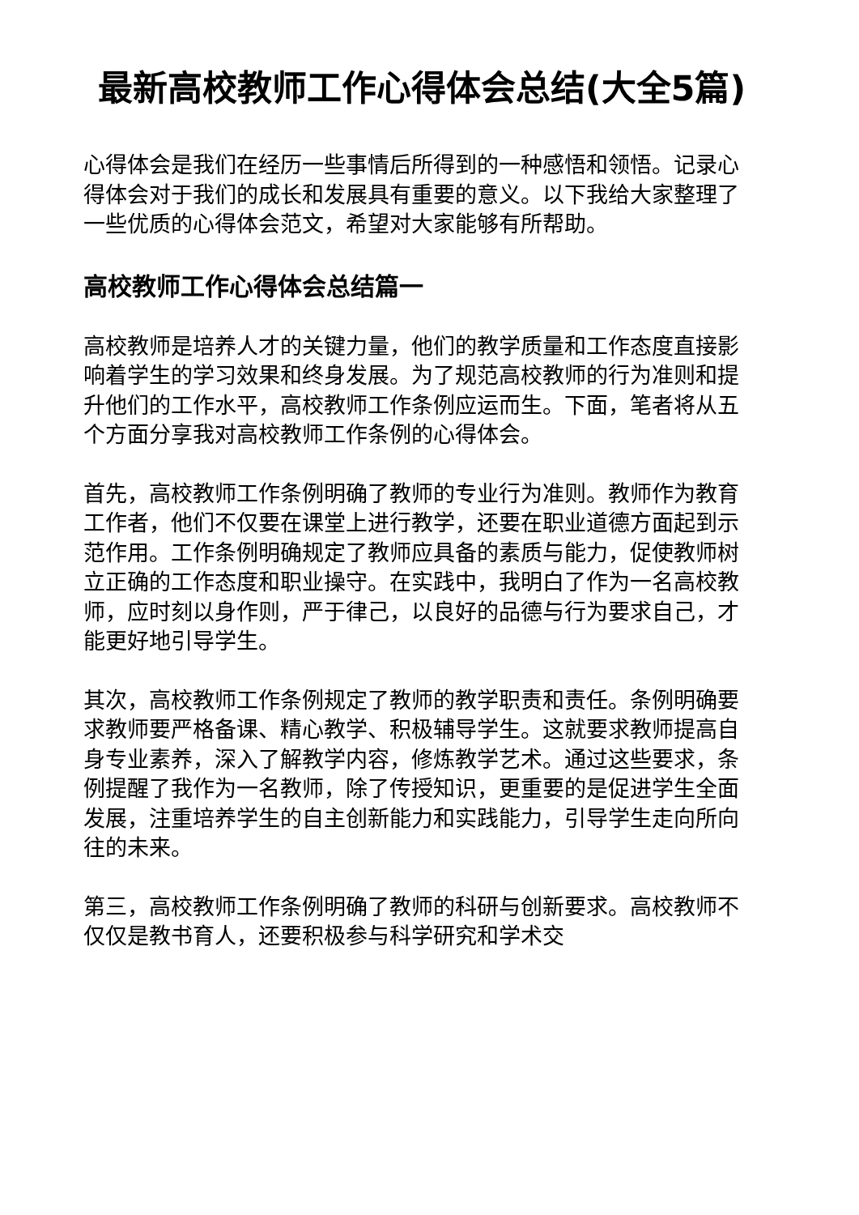最新高校教师工作心得体会总结(大全5篇)
心得体会是我们在经历一些事情后所得到的一种感悟和领悟。记录心得体会对于我们的成长和发展具有重要的意义。以下我给大家整理了一些优质的心得体会范文，希望对大家能够有所帮助。
高校教师工作心得体会总结篇一
高校教师是培养人才的关键力量，他们的教学质量和工作态度直接影响着学生的学习效果和终身发展。为了规范高校教师的行为准则和提升他们的工作水平，高校教师工作条例应运而生。下面，笔者将从五个方面分享我对高校教师工作条例的心得体会。
首先，高校教师工作条例明确了教师的专业行为准则。教师作为教育工作者，他们不仅要在课堂上进行教学，还要在职业道德方面起到示范作用。工作条例明确规定了教师应具备的素质与能力，促使教师树立正确的工作态度和职业操守。在实践中，我明白了作为一名高校教师，应时刻以身作则，严于律己，以良好的品德与行为要求自己，才能更好地引导学生。
其次，高校教师工作条例规定了教师的教学职责和责任。条例明确要求教师要严格备课、精心教学、积极辅导学生。这就要求教师提高自身专业素养，深入了解教学内容，修炼教学艺术。通过这些要求，条例提醒了我作为一名教师，除了传授知识，更重要的是促进学生全面发展，注重培养学生的自主创新能力和实践能力，引导学生走向所向往的未来。
第三，高校教师工作条例明确了教师的科研与创新要求。高校教师不仅仅是教书育人，还要积极参与科学研究和学术交